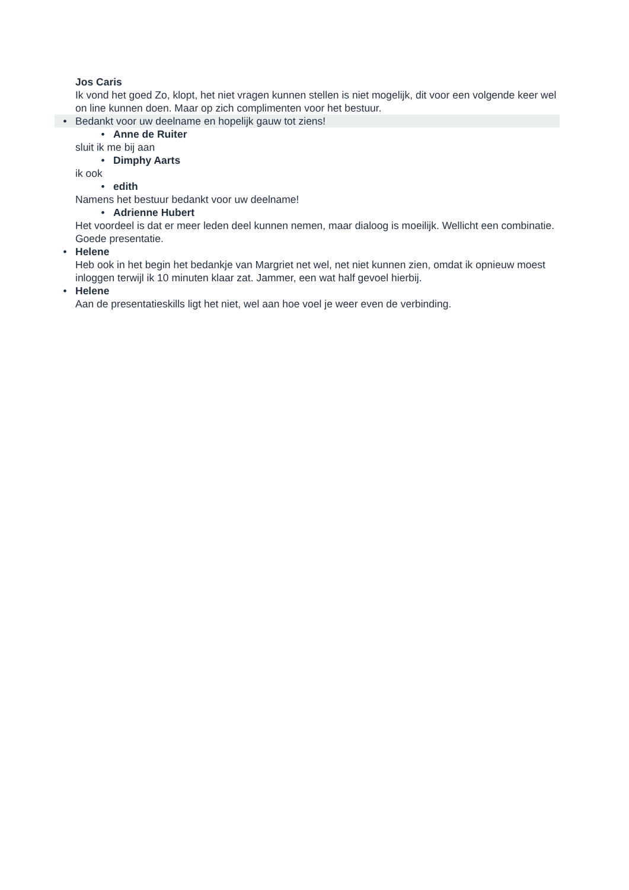Jos Caris
Ik vond het goed Zo, klopt, het niet vragen kunnen stellen is niet mogelijk, dit voor een volgende keer wel on line kunnen doen. Maar op zich complimenten voor het bestuur.
• Bedankt voor uw deelname en hopelijk gauw tot ziens!
• Anne de Ruiter
sluit ik me bij aan
• Dimphy Aarts
ik ook
• edith
Namens het bestuur bedankt voor uw deelname!
• Adrienne Hubert
Het voordeel is dat er meer leden deel kunnen nemen, maar dialoog is moeilijk. Wellicht een combinatie. Goede presentatie.
• Helene
Heb ook in het begin het bedankje van Margriet net wel, net niet kunnen zien, omdat ik opnieuw moest inloggen terwijl ik 10 minuten klaar zat. Jammer, een wat half gevoel hierbij.
• Helene
Aan de presentatieskills ligt het niet, wel aan hoe voel je weer even de verbinding.